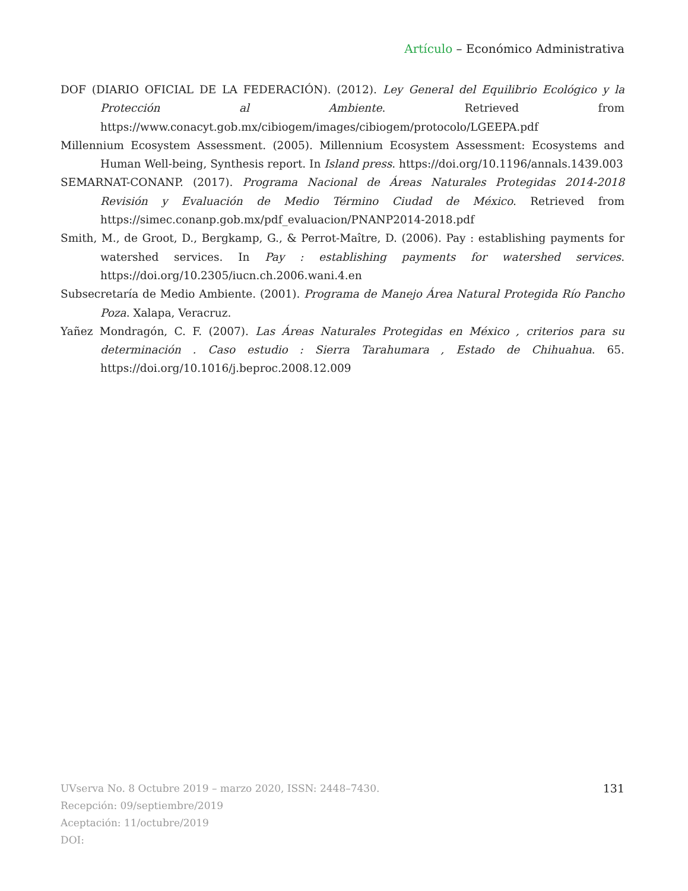Artículo – Económico Administrativa
DOF (DIARIO OFICIAL DE LA FEDERACIÓN). (2012). Ley General del Equilibrio Ecológico y la Protección al Ambiente. Retrieved from https://www.conacyt.gob.mx/cibiogem/images/cibiogem/protocolo/LGEEPA.pdf
Millennium Ecosystem Assessment. (2005). Millennium Ecosystem Assessment: Ecosystems and Human Well-being, Synthesis report. In Island press. https://doi.org/10.1196/annals.1439.003
SEMARNAT-CONANP. (2017). Programa Nacional de Áreas Naturales Protegidas 2014-2018 Revisión y Evaluación de Medio Término Ciudad de México. Retrieved from https://simec.conanp.gob.mx/pdf_evaluacion/PNANP2014-2018.pdf
Smith, M., de Groot, D., Bergkamp, G., & Perrot-Maître, D. (2006). Pay : establishing payments for watershed services. In Pay : establishing payments for watershed services. https://doi.org/10.2305/iucn.ch.2006.wani.4.en
Subsecretaría de Medio Ambiente. (2001). Programa de Manejo Área Natural Protegida Río Pancho Poza. Xalapa, Veracruz.
Yañez Mondragón, C. F. (2007). Las Áreas Naturales Protegidas en México , criterios para su determinación . Caso estudio : Sierra Tarahumara , Estado de Chihuahua. 65. https://doi.org/10.1016/j.beproc.2008.12.009
131 UVserva No. 8 Octubre 2019 – marzo 2020, ISSN: 2448–7430.
Recepción: 09/septiembre/2019
Aceptación: 11/octubre/2019
DOI: